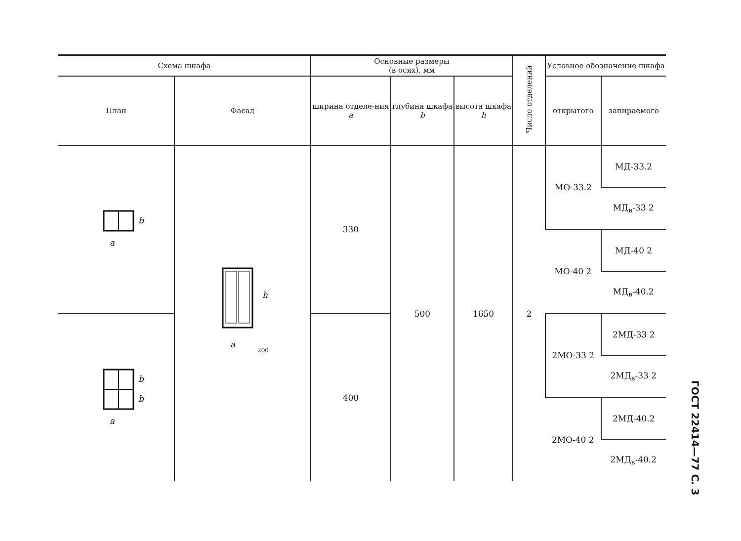| Схема шкафа | | Основные размеры (в осях), мм | | | Число отделений | Условное обозначение шкафа | |
| --- | --- | --- | --- | --- | --- | --- | --- |
| План | Фасад | ширина отделе-ния a | глубина шкафа b | высота шкафа h | | открытого | запираемого |
| a b | h a 200 | 330 | 500 | 1650 | 2 | МО-33.2 | МД-33.2 |
| | | | | | | | МД<sub>в</sub>-33 2 |
| | | | | | | МО-40 2 | МД-40 2 |
| | | | | | | | МД<sub>в</sub>-40.2 |
| a b b | | 400 | | | | 2МО-33 2 | 2МД-33 2 |
| | | | | | | | 2МД<sub>в</sub>-33 2 |
| | | | | | | 2МО-40 2 | 2МД-40.2 |
| | | | | | | | 2МД<sub>в</sub>-40.2 |
ГОСТ 22414—77 С. 3